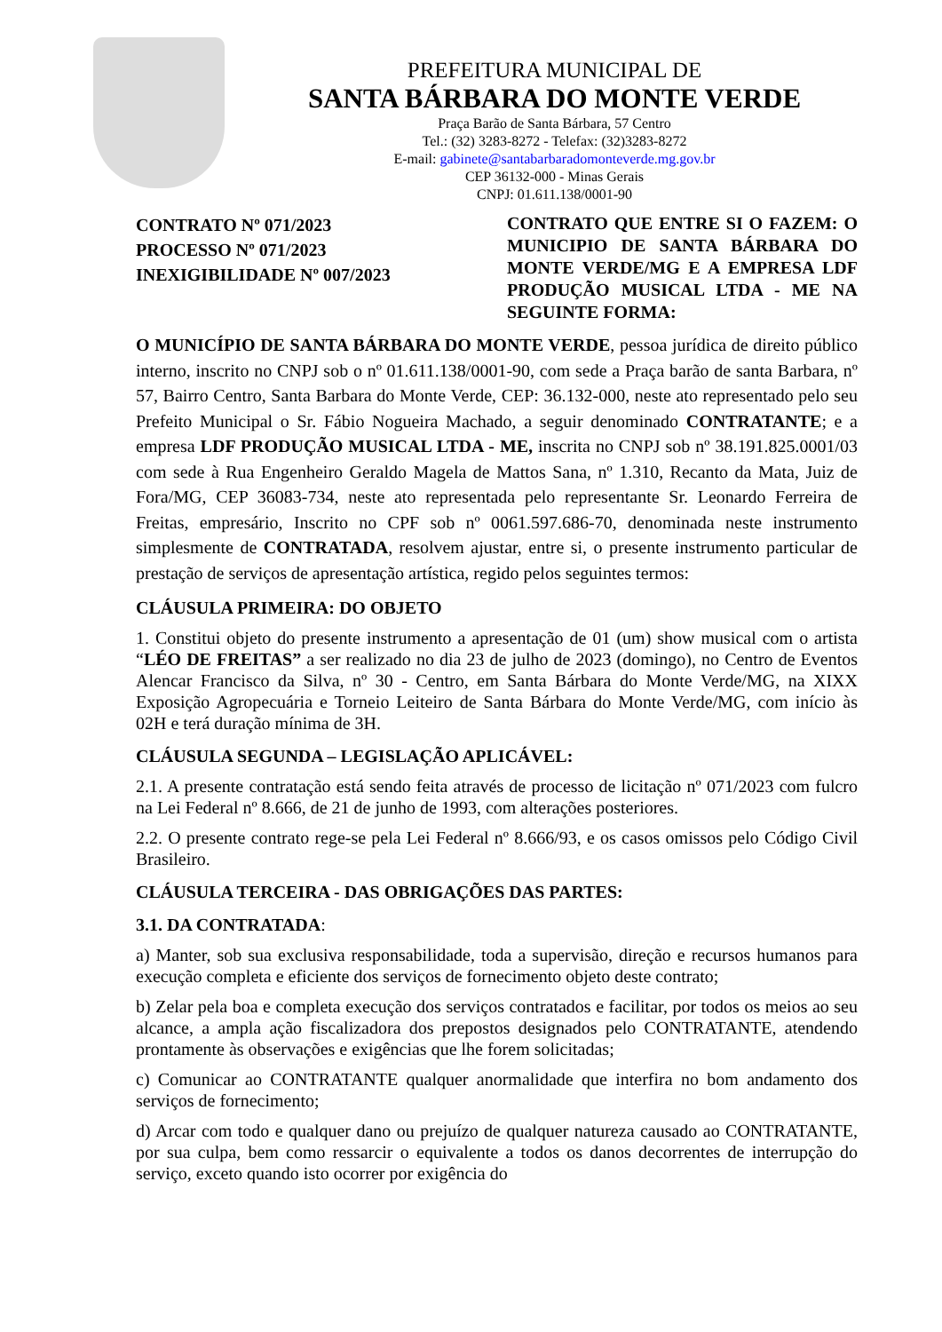PREFEITURA MUNICIPAL DE
SANTA BÁRBARA DO MONTE VERDE
Praça Barão de Santa Bárbara, 57 Centro
Tel.: (32) 3283-8272 - Telefax: (32)3283-8272
E-mail: gabinete@santabarbaradomonteverde.mg.gov.br
CEP 36132-000 - Minas Gerais
CNPJ: 01.611.138/0001-90
CONTRATO Nº 071/2023
PROCESSO Nº 071/2023
INEXIGIBILIDADE Nº 007/2023
CONTRATO QUE ENTRE SI O FAZEM: O MUNICIPIO DE SANTA BÁRBARA DO MONTE VERDE/MG E A EMPRESA LDF PRODUÇÃO MUSICAL LTDA - ME NA SEGUINTE FORMA:
O MUNICÍPIO DE SANTA BÁRBARA DO MONTE VERDE, pessoa jurídica de direito público interno, inscrito no CNPJ sob o nº 01.611.138/0001-90, com sede a Praça barão de santa Barbara, nº 57, Bairro Centro, Santa Barbara do Monte Verde, CEP: 36.132-000, neste ato representado pelo seu Prefeito Municipal o Sr. Fábio Nogueira Machado, a seguir denominado CONTRATANTE; e a empresa LDF PRODUÇÃO MUSICAL LTDA - ME, inscrita no CNPJ sob nº 38.191.825.0001/03 com sede à Rua Engenheiro Geraldo Magela de Mattos Sana, nº 1.310, Recanto da Mata, Juiz de Fora/MG, CEP 36083-734, neste ato representada pelo representante Sr. Leonardo Ferreira de Freitas, empresário, Inscrito no CPF sob nº 0061.597.686-70, denominada neste instrumento simplesmente de CONTRATADA, resolvem ajustar, entre si, o presente instrumento particular de prestação de serviços de apresentação artística, regido pelos seguintes termos:
CLÁUSULA PRIMEIRA: DO OBJETO
1. Constitui objeto do presente instrumento a apresentação de 01 (um) show musical com o artista “LÉO DE FREITAS” a ser realizado no dia 23 de julho de 2023 (domingo), no Centro de Eventos Alencar Francisco da Silva, nº 30 - Centro, em Santa Bárbara do Monte Verde/MG, na XIXX Exposição Agropecuária e Torneio Leiteiro de Santa Bárbara do Monte Verde/MG, com início às 02H e terá duração mínima de 3H.
CLÁUSULA SEGUNDA – LEGISLAÇÃO APLICÁVEL:
2.1. A presente contratação está sendo feita através de processo de licitação nº 071/2023 com fulcro na Lei Federal nº 8.666, de 21 de junho de 1993, com alterações posteriores.
2.2. O presente contrato rege-se pela Lei Federal nº 8.666/93, e os casos omissos pelo Código Civil Brasileiro.
CLÁUSULA TERCEIRA - DAS OBRIGAÇÕES DAS PARTES:
3.1. DA CONTRATADA:
a) Manter, sob sua exclusiva responsabilidade, toda a supervisão, direção e recursos humanos para execução completa e eficiente dos serviços de fornecimento objeto deste contrato;
b) Zelar pela boa e completa execução dos serviços contratados e facilitar, por todos os meios ao seu alcance, a ampla ação fiscalizadora dos prepostos designados pelo CONTRATANTE, atendendo prontamente às observações e exigências que lhe forem solicitadas;
c) Comunicar ao CONTRATANTE qualquer anormalidade que interfira no bom andamento dos serviços de fornecimento;
d) Arcar com todo e qualquer dano ou prejuízo de qualquer natureza causado ao CONTRATANTE, por sua culpa, bem como ressarcir o equivalente a todos os danos decorrentes de interrupção do serviço, exceto quando isto ocorrer por exigência do